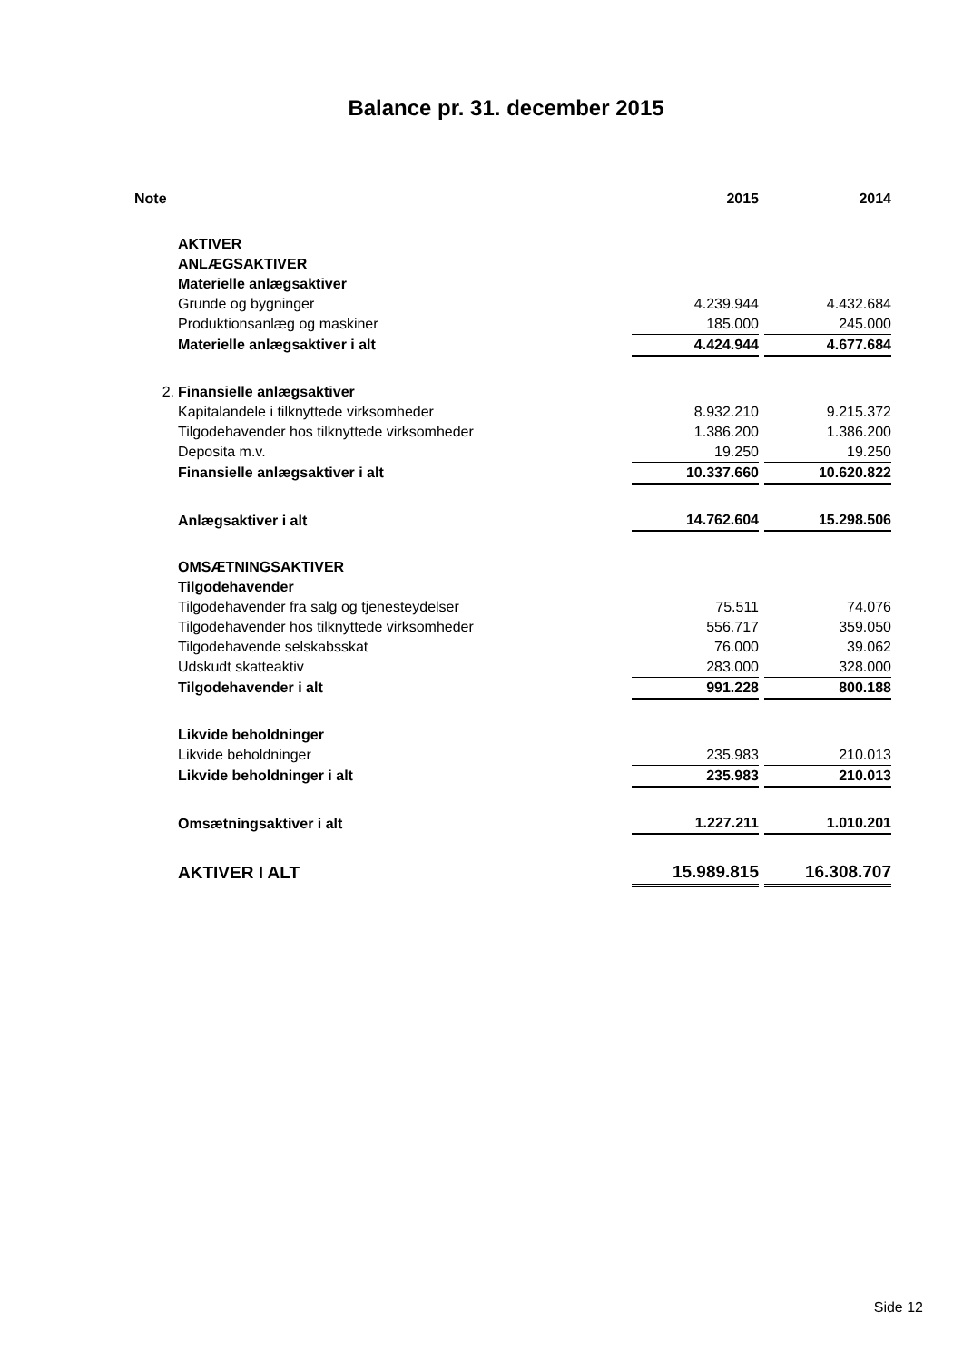Balance pr. 31. december 2015
| Note | | 2015 | | 2014 |
| --- | --- | --- | --- | --- |
| | AKTIVER | | | |
| | ANLÆGSAKTIVER | | | |
| | Materielle anlægsaktiver | | | |
| | Grunde og bygninger | 4.239.944 | | 4.432.684 |
| | Produktionsanlæg og maskiner | 185.000 | | 245.000 |
| | Materielle anlægsaktiver i alt | 4.424.944 | | 4.677.684 |
| 2. | Finansielle anlægsaktiver | | | |
| | Kapitalandele i tilknyttede virksomheder | 8.932.210 | | 9.215.372 |
| | Tilgodehavender hos tilknyttede virksomheder | 1.386.200 | | 1.386.200 |
| | Deposita m.v. | 19.250 | | 19.250 |
| | Finansielle anlægsaktiver i alt | 10.337.660 | | 10.620.822 |
| | Anlægsaktiver i alt | 14.762.604 | | 15.298.506 |
| | OMSÆTNINGSAKTIVER | | | |
| | Tilgodehavender | | | |
| | Tilgodehavender fra salg og tjenesteydelser | 75.511 | | 74.076 |
| | Tilgodehavender hos tilknyttede virksomheder | 556.717 | | 359.050 |
| | Tilgodehavende selskabsskat | 76.000 | | 39.062 |
| | Udskudt skatteaktiv | 283.000 | | 328.000 |
| | Tilgodehavender i alt | 991.228 | | 800.188 |
| | Likvide beholdninger | | | |
| | Likvide beholdninger | 235.983 | | 210.013 |
| | Likvide beholdninger i alt | 235.983 | | 210.013 |
| | Omsætningsaktiver i alt | 1.227.211 | | 1.010.201 |
| | AKTIVER I ALT | 15.989.815 | | 16.308.707 |
Side 12